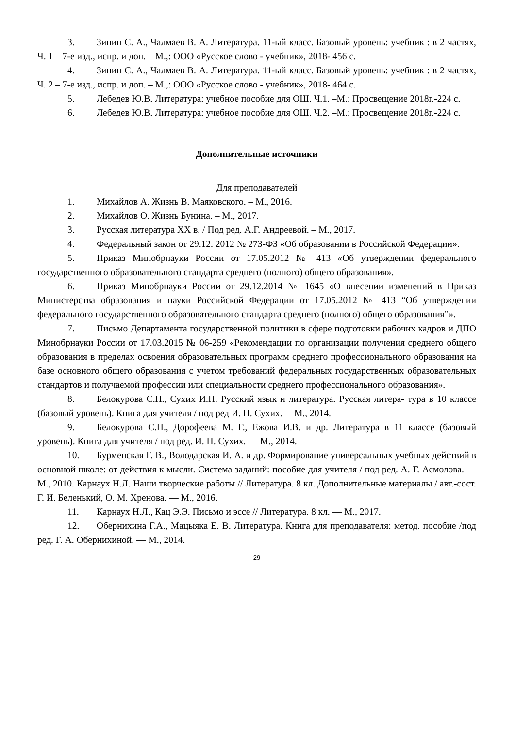3. Зинин С. А., Чалмаев В. А. Литература. 11-ый класс. Базовый уровень: учебник : в 2 частях, Ч. 1 – 7-е изд., испр. и доп. – М.,: ООО «Русское слово - учебник», 2018- 456 с.
4. Зинин С. А., Чалмаев В. А. Литература. 11-ый класс. Базовый уровень: учебник : в 2 частях, Ч. 2 – 7-е изд., испр. и доп. – М.,: ООО «Русское слово - учебник», 2018- 464 с.
5. Лебедев Ю.В. Литература: учебное пособие для ОШ. Ч.1. –М.: Просвещение 2018г.-224 с.
6. Лебедев Ю.В. Литература: учебное пособие для ОШ. Ч.2. –М.: Просвещение 2018г.-224 с.
Дополнительные источники
Для преподавателей
1. Михайлов А. Жизнь В. Маяковского. – М., 2016.
2. Михайлов О. Жизнь Бунина. – М., 2017.
3. Русская литература XX в. / Под ред. А.Г. Андреевой. – М., 2017.
4. Федеральный закон от 29.12. 2012 № 273-ФЗ «Об образовании в Российской Федерации».
5. Приказ Минобрнауки России от 17.05.2012 № 413 «Об утверждении федерального государственного образовательного стандарта среднего (полного) общего образования».
6. Приказ Минобрнауки России от 29.12.2014 № 1645 «О внесении изменений в Приказ Министерства образования и науки Российской Федерации от 17.05.2012 № 413 “Об утверждении федерального государственного образовательного стандарта среднего (полного) общего образования”».
7. Письмо Департамента государственной политики в сфере подготовки рабочих кадров и ДПО Минобрнауки России от 17.03.2015 № 06-259 «Рекомендации по организации получения среднего общего образования в пределах освоения образовательных программ среднего профессионального образования на базе основного общего образования с учетом требований федеральных государственных образовательных стандартов и получаемой профессии или специальности среднего профессионального образования».
8. Белокурова С.П., Сухих И.Н. Русский язык и литература. Русская литера- тура в 10 классе (базовый уровень). Книга для учителя / под ред И. Н. Сухих.— М., 2014.
9. Белокурова С.П., Дорофеева М. Г., Ежова И.В. и др. Литература в 11 классе (базовый уровень). Книга для учителя / под ред. И. Н. Сухих. — М., 2014.
10. Бурменская Г. В., Володарская И. А. и др. Формирование универсальных учебных действий в основной школе: от действия к мысли. Система заданий: пособие для учителя / под ред. А. Г. Асмолова. — М., 2010. Карнаух Н.Л. Наши творческие работы // Литература. 8 кл. Дополнительные материалы / авт.-сост. Г. И. Беленький, О. М. Хренова. — М., 2016.
11. Карнаух Н.Л., Кац Э.Э. Письмо и эссе // Литература. 8 кл. — М., 2017.
12. Обернихина Г.А., Мацыяка Е. В. Литература. Книга для преподавателя: метод. пособие /под ред. Г. А. Обернихиной. — М., 2014.
29